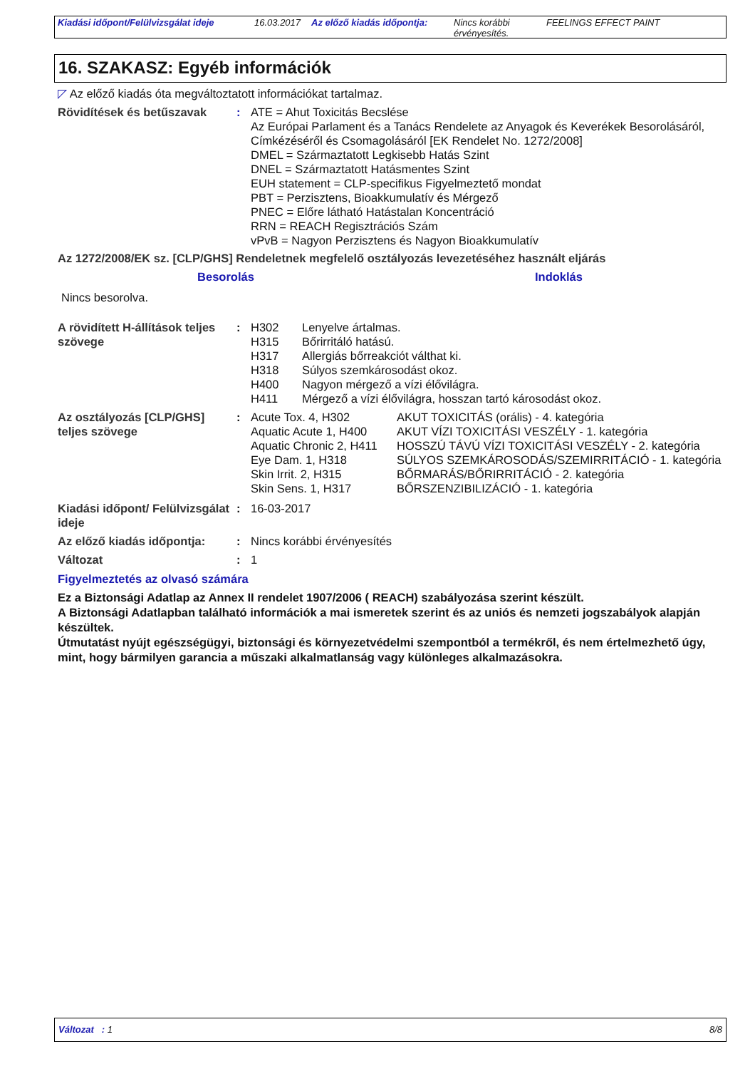Kiadási időpont/Felülvizsgálat ideje
16.03.2017 Az előző kiadás időpontja:
Nincs korábbi érvényesítés.
FEELINGS EFFECT PAINT
16. SZAKASZ: Egyéb információk
◸ Az előző kiadás óta megváltoztatott információkat tartalmaz.
| Rövidítések és betűszavak | : | ATE = Ahut Toxicitás Becslése Az Európai Parlament és a Tanács Rendelete az Anyagok és Keverékek Besorolásáról, Címkézéséről és Csomagolásáról [EK Rendelet No. 1272/2008] DMEL = Származtatott Legkisebb Hatás Szint DNEL = Származtatott Hatásmentes Szint EUH statement = CLP-specifikus Figyelmeztető mondat PBT = Perzisztens, Bioakkumulatív és Mérgező PNEC = Előre látható Hatástalan Koncentráció RRN = REACH Regisztrációs Szám vPvB = Nagyon Perzisztens és Nagyon Bioakkumulatív |
Az 1272/2008/EK sz. [CLP/GHS] Rendeletnek megfelelő osztályozás levezetéséhez használt eljárás
| Besorolás | Indoklás |
| --- | --- |
| Nincs besorolva. | |
| A rövidített H-állítások teljes szövege | : | / H302 / Lenyelve ártalmas. / / H315 / Bőrirritáló hatású. / / H317 / Allergiás bőrreakciót válthat ki. / / H318 / Súlyos szemkárosodást okoz. / / H400 / Nagyon mérgező a vízi élővilágra. / / H411 / Mérgező a vízi élővilágra, hosszan tartó károsodást okoz. / |
| Az osztályozás [CLP/GHS] teljes szövege | : | / Acute Tox. 4, H302 / AKUT TOXICITÁS (orális) - 4. kategória / / Aquatic Acute 1, H400 / AKUT VÍZI TOXICITÁSI VESZÉLY - 1. kategória / / Aquatic Chronic 2, H411 / HOSSZÚ TÁVÚ VÍZI TOXICITÁSI VESZÉLY - 2. kategória / / Eye Dam. 1, H318 / SÚLYOS SZEMKÁROSODÁS/SZEMIRRITÁCIÓ - 1. kategória / / Skin Irrit. 2, H315 / BŐRMARÁS/BŐRIRRITÁCIÓ - 2. kategória / / Skin Sens. 1, H317 / BŐRSZENZIBILIZÁCIÓ - 1. kategória / |
| Kiadási időpont/ Felülvizsgálat ideje | : | 16-03-2017 |
| Az előző kiadás időpontja: | : | Nincs korábbi érvényesítés |
| Változat | : | 1 |
Figyelmeztetés az olvasó számára
Ez a Biztonsági Adatlap az Annex II rendelet 1907/2006 ( REACH) szabályozása szerint készült.
A Biztonsági Adatlapban található információk a mai ismeretek szerint és az uniós és nemzeti jogszabályok alapján készültek.
Útmutatást nyújt egészségügyi, biztonsági és környezetvédelmi szempontból a termékről, és nem értelmezhető úgy, mint, hogy bármilyen garancia a műszaki alkalmatlanság vagy különleges alkalmazásokra.
Változat : 1 8/8